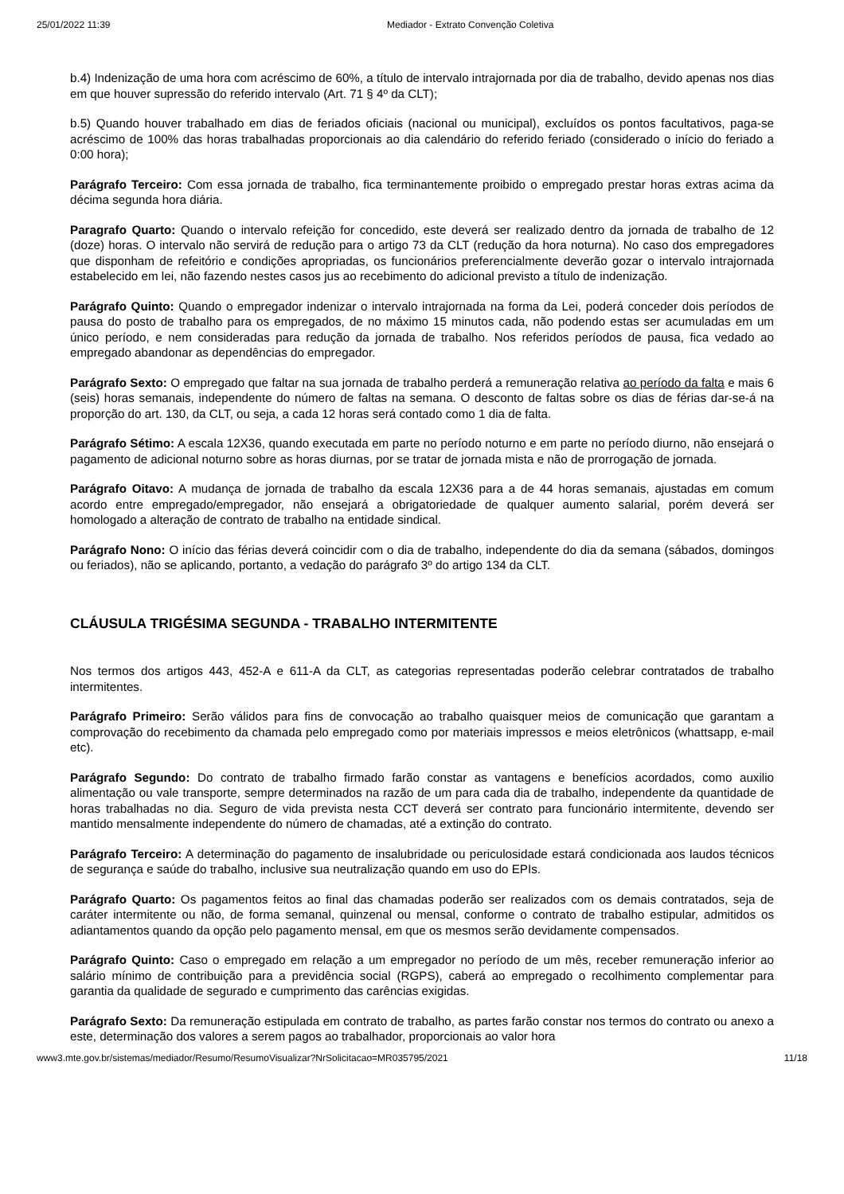25/01/2022 11:39 Mediador - Extrato Convenção Coletiva
b.4) Indenização de uma hora com acréscimo de 60%, a título de intervalo intrajornada por dia de trabalho, devido apenas nos dias em que houver supressão do referido intervalo (Art. 71 § 4º da CLT);
b.5) Quando houver trabalhado em dias de feriados oficiais (nacional ou municipal), excluídos os pontos facultativos, paga-se acréscimo de 100% das horas trabalhadas proporcionais ao dia calendário do referido feriado (considerado o início do feriado a 0:00 hora);
Parágrafo Terceiro: Com essa jornada de trabalho, fica terminantemente proibido o empregado prestar horas extras acima da décima segunda hora diária.
Paragrafo Quarto: Quando o intervalo refeição for concedido, este deverá ser realizado dentro da jornada de trabalho de 12 (doze) horas. O intervalo não servirá de redução para o artigo 73 da CLT (redução da hora noturna). No caso dos empregadores que disponham de refeitório e condições apropriadas, os funcionários preferencialmente deverão gozar o intervalo intrajornada estabelecido em lei, não fazendo nestes casos jus ao recebimento do adicional previsto a título de indenização.
Parágrafo Quinto: Quando o empregador indenizar o intervalo intrajornada na forma da Lei, poderá conceder dois períodos de pausa do posto de trabalho para os empregados, de no máximo 15 minutos cada, não podendo estas ser acumuladas em um único período, e nem consideradas para redução da jornada de trabalho. Nos referidos períodos de pausa, fica vedado ao empregado abandonar as dependências do empregador.
Parágrafo Sexto: O empregado que faltar na sua jornada de trabalho perderá a remuneração relativa ao período da falta e mais 6 (seis) horas semanais, independente do número de faltas na semana. O desconto de faltas sobre os dias de férias dar-se-á na proporção do art. 130, da CLT, ou seja, a cada 12 horas será contado como 1 dia de falta.
Parágrafo Sétimo: A escala 12X36, quando executada em parte no período noturno e em parte no período diurno, não ensejará o pagamento de adicional noturno sobre as horas diurnas, por se tratar de jornada mista e não de prorrogação de jornada.
Parágrafo Oitavo: A mudança de jornada de trabalho da escala 12X36 para a de 44 horas semanais, ajustadas em comum acordo entre empregado/empregador, não ensejará a obrigatoriedade de qualquer aumento salarial, porém deverá ser homologado a alteração de contrato de trabalho na entidade sindical.
Parágrafo Nono: O início das férias deverá coincidir com o dia de trabalho, independente do dia da semana (sábados, domingos ou feriados), não se aplicando, portanto, a vedação do parágrafo 3º do artigo 134 da CLT.
CLÁUSULA TRIGÉSIMA SEGUNDA - TRABALHO INTERMITENTE
Nos termos dos artigos 443, 452-A e 611-A da CLT, as categorias representadas poderão celebrar contratados de trabalho intermitentes.
Parágrafo Primeiro: Serão válidos para fins de convocação ao trabalho quaisquer meios de comunicação que garantam a comprovação do recebimento da chamada pelo empregado como por materiais impressos e meios eletrônicos (whattsapp, e-mail etc).
Parágrafo Segundo: Do contrato de trabalho firmado farão constar as vantagens e benefícios acordados, como auxilio alimentação ou vale transporte, sempre determinados na razão de um para cada dia de trabalho, independente da quantidade de horas trabalhadas no dia. Seguro de vida prevista nesta CCT deverá ser contrato para funcionário intermitente, devendo ser mantido mensalmente independente do número de chamadas, até a extinção do contrato.
Parágrafo Terceiro: A determinação do pagamento de insalubridade ou periculosidade estará condicionada aos laudos técnicos de segurança e saúde do trabalho, inclusive sua neutralização quando em uso do EPIs.
Parágrafo Quarto: Os pagamentos feitos ao final das chamadas poderão ser realizados com os demais contratados, seja de caráter intermitente ou não, de forma semanal, quinzenal ou mensal, conforme o contrato de trabalho estipular, admitidos os adiantamentos quando da opção pelo pagamento mensal, em que os mesmos serão devidamente compensados.
Parágrafo Quinto: Caso o empregado em relação a um empregador no período de um mês, receber remuneração inferior ao salário mínimo de contribuição para a previdência social (RGPS), caberá ao empregado o recolhimento complementar para garantia da qualidade de segurado e cumprimento das carências exigidas.
Parágrafo Sexto: Da remuneração estipulada em contrato de trabalho, as partes farão constar nos termos do contrato ou anexo a este, determinação dos valores a serem pagos ao trabalhador, proporcionais ao valor hora
www3.mte.gov.br/sistemas/mediador/Resumo/ResumoVisualizar?NrSolicitacao=MR035795/2021 11/18